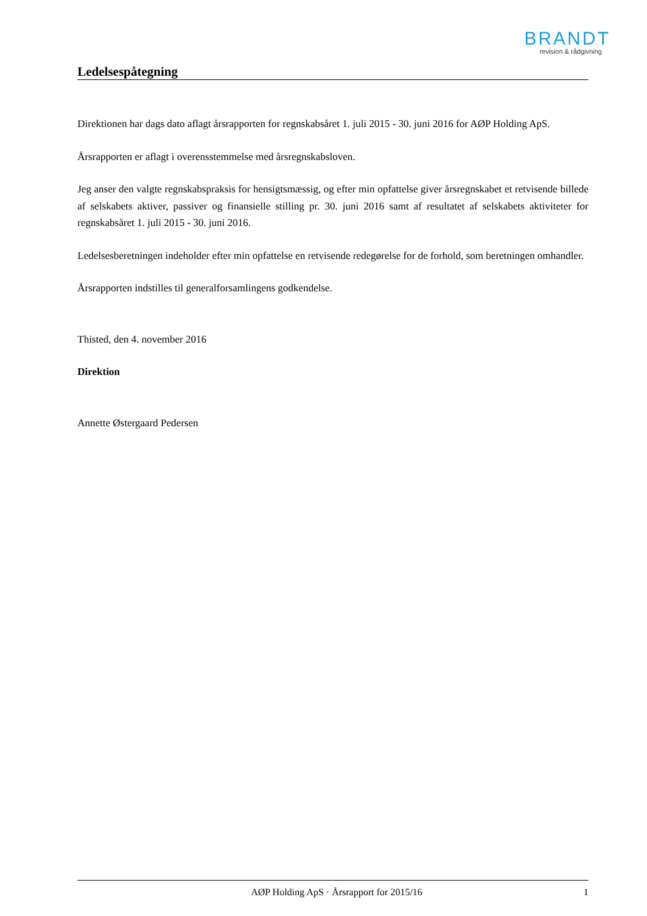BRANDT
revision & rådgivning
Ledelsespåtegning
Direktionen har dags dato aflagt årsrapporten for regnskabsåret 1. juli 2015 - 30. juni 2016 for AØP Holding ApS.
Årsrapporten er aflagt i overensstemmelse med årsregnskabsloven.
Jeg anser den valgte regnskabspraksis for hensigtsmæssig, og efter min opfattelse giver årsregnskabet et retvisende billede af selskabets aktiver, passiver og finansielle stilling pr. 30. juni 2016 samt af resultatet af selskabets aktiviteter for regnskabsåret 1. juli 2015 - 30. juni 2016.
Ledelsesberetningen indeholder efter min opfattelse en retvisende redegørelse for de forhold, som beretningen omhandler.
Årsrapporten indstilles til generalforsamlingens godkendelse.
Thisted, den 4. november 2016
Direktion
Annette Østergaard Pedersen
AØP Holding ApS · Årsrapport for 2015/16 1